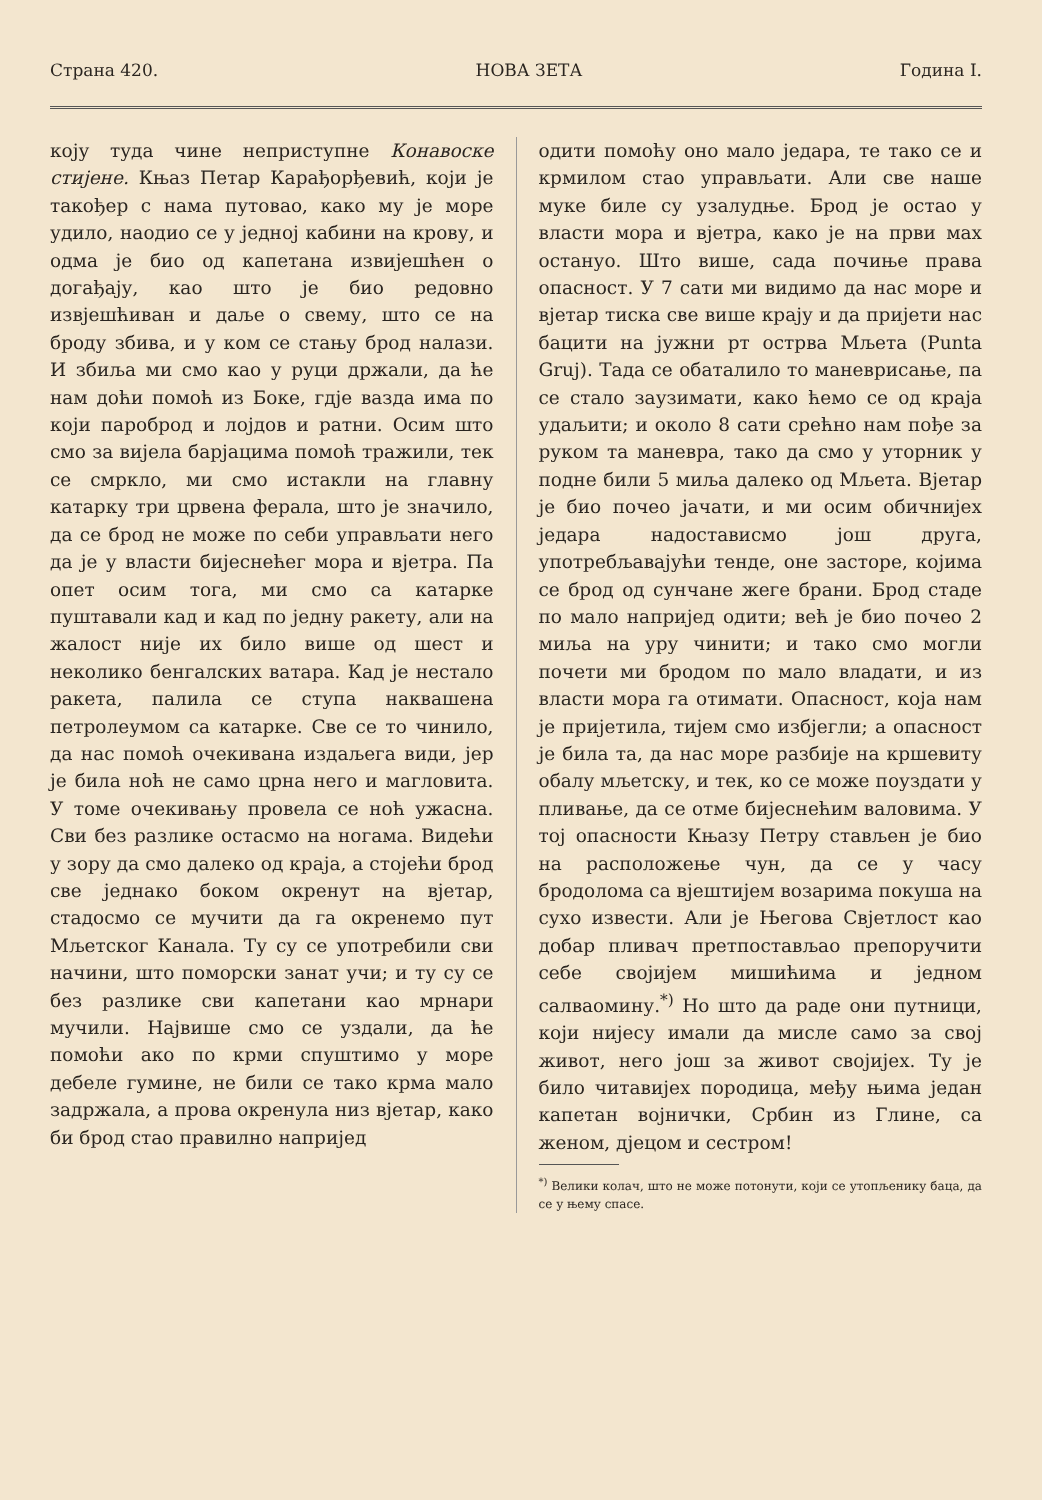Страна 420. НОВА ЗЕТА Година I.
коју туда чине неприступне Конавоске стијене. Књаз Петар Карађорђевић, који је такођер с нама путовао, како му је море удило, наодио се у једној кабини на крову, и одма је био од капетана извијешћен о догађају, као што је био редовно извјешћиван и даље о свему, што се на броду збива, и у ком се стању брод налази. И збиља ми смо као у руци држали, да ће нам доћи помоћ из Боке, гдје вазда има по који пароброд и лојдов и ратни. Осим што смо за вијела барјацима помоћ тражили, тек се смркло, ми смо истакли на главну катарку три црвена ферала, што је значило, да се брод не може по себи управљати него да је у власти бијеснећег мора и вјетра. Па опет осим тога, ми смо са катарке пуштавали кад и кад по једну ракету, али на жалост није их било више од шест и неколико бенгалских ватара. Кад је нестало ракета, палила се ступа наквашена петролеумом са катарке. Све се то чинило, да нас помоћ очекивана издаљега види, јер је била ноћ не само црна него и магловита. У томе очекивању провела се ноћ ужасна. Сви без разлике остасмо на ногама. Видећи у зору да смо далеко од краја, а стојећи брод све једнако боком окренут на вјетар, стадосмо се мучити да га окренемо пут Мљетског Канала. Ту су се употребили сви начини, што поморски занат учи; и ту су се без разлике сви капетани као мрнари мучили. Највише смо се уздали, да ће помоћи ако по крми спуштимо у море дебеле гумине, не били се тако крма мало задржала, а прова окренула низ вјетар, како би брод стао правилно напријед
одити помоћу оно мало једара, те тако се и крмилом стао управљати. Али све наше муке биле су узалудње. Брод је остао у власти мора и вјетра, како је на први мах остануо. Што више, сада почиње права опасност. У 7 сати ми видимо да нас море и вјетар тиска све више крају и да пријети нас бацити на јужни рт острва Мљета (Punta Gruj). Тада се обаталило то маневрисање, па се стало заузимати, како ћемо се од краја удаљити; и около 8 сати срећно нам пође за руком та маневра, тако да смо у уторник у подне били 5 миља далеко од Мљета. Вјетар је био почео јачати, и ми осим обичнијех једара надостависмо још друга, употребљавајући тенде, оне засторе, којима се брод од сунчане жеге брани. Брод стаде по мало напријед одити; већ је био почео 2 миља на уру чинити; и тако смо могли почети ми бродом по мало владати, и из власти мора га отимати. Опасност, која нам је пријетила, тијем смо избјегли; а опасност је била та, да нас море разбије на кршевиту обалу мљетску, и тек, ко се може поуздати у пливање, да се отме бијеснећим валовима. У тој опасности Књазу Петру стављен је био на расположење чун, да се у часу бродолома са вјештијем возарима покуша на сухо извести. Али је Његова Свјетлост као добар пливач претпостављао препоручити себе својијем мишићима и једном салваомину.<sup>*)</sup> Но што да раде они путници, који нијесу имали да мисле само за свој живот, него још за живот својијех. Ту је било читавијех породица, међу њима један капетан војнички, Србин из Глине, са женом, дјецом и сестром!
<sup>*)</sup> Велики колач, што не може потонути, који се утопљенику баца, да се у њему спасе.